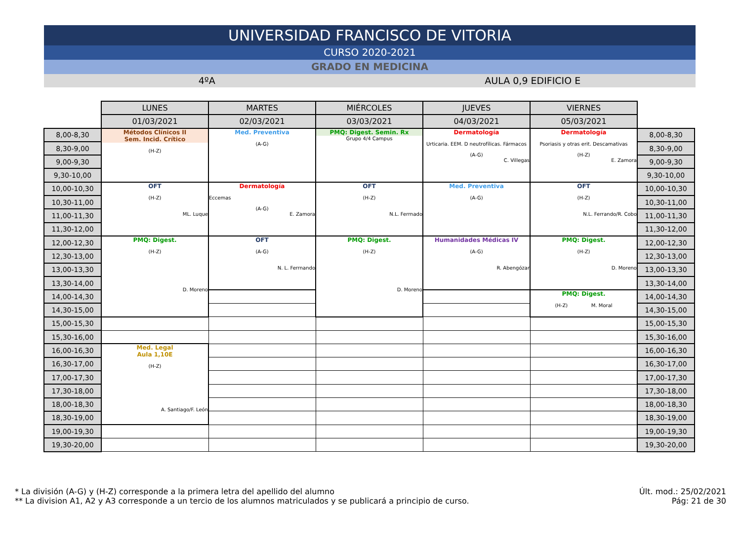UNIVERSIDAD FRANCISCO DE VITORIA
CURSO 2020-2021
GRADO EN MEDICINA
4ºA AULA 0,9 EDIFICIO E
| | LUNES | MARTES | MIÉRCOLES | JUEVES | VIERNES | |
| | 01/03/2021 | 02/03/2021 | 03/03/2021 | 04/03/2021 | 05/03/2021 | |
| 8,00-8,30 | Métodos Clínicos II Sem. Incid. Crítico (H-Z) | Med. Preventiva (A-G) | PMQ: Digest. Semin. Rx Grupo 4/4 Campus | Dermatología Urticaria. EEM. D neutrofílicas. Fármacos (A-G) C. Villegas | Dermatología Psoriasis y otras erit. Descamativas (H-Z) E. Zamora | 8,00-8,30 |
| 8,30-9,00 | | | | | | 8,30-9,00 |
| 9,00-9,30 | | | | | | 9,00-9,30 |
| 9,30-10,00 | | | | | | 9,30-10,00 |
| 10,00-10,30 | OFT (H-Z) ML. Luque | Dermatología Eccemas (A-G) E. Zamora | OFT (H-Z) N.L. Ferrnado | Med. Preventiva (A-G) | OFT (H-Z) N.L. Ferrando/R. Cobo | 10,00-10,30 |
| 10,30-11,00 | | | | | | 10,30-11,00 |
| 11,00-11,30 | | | | | | 11,00-11,30 |
| 11,30-12,00 | | | | | | 11,30-12,00 |
| 12,00-12,30 | PMQ: Digest. (H-Z) D. Moreno | OFT (A-G) N. L. Ferrnando | PMQ: Digest. (H-Z) D. Moreno | Humanidades Médicas IV (A-G) R. Abengózar | PMQ: Digest. (H-Z) D. Moreno | 12,00-12,30 |
| 12,30-13,00 | | | | | | 12,30-13,00 |
| 13,00-13,30 | | | | | | 13,00-13,30 |
| 13,30-14,00 | | | | | | 13,30-14,00 |
| 14,00-14,30 | | | | | PMQ: Digest. (H-Z) M. Moral | 14,00-14,30 |
| 14,30-15,00 | | | | | | 14,30-15,00 |
| 15,00-15,30 | | | | | | 15,00-15,30 |
| 15,30-16,00 | | | | | | 15,30-16,00 |
| 16,00-16,30 | Med. Legal Aula 1,10E (H-Z) A. Santiago/F. León | | | | | 16,00-16,30 |
| 16,30-17,00 | | | | | | 16,30-17,00 |
| 17,00-17,30 | | | | | | 17,00-17,30 |
| 17,30-18,00 | | | | | | 17,30-18,00 |
| 18,00-18,30 | | | | | | 18,00-18,30 |
| 18,30-19,00 | | | | | | 18,30-19,00 |
| 19,00-19,30 | | | | | | 19,00-19,30 |
| 19,30-20,00 | | | | | | 19,30-20,00 |
* La división (A-G) y (H-Z) corresponde a la primera letra del apellido del alumno
** La division A1, A2 y A3 corresponde a un tercio de los alumnos matriculados y se publicará a principio de curso.
Últ. mod.: 25/02/2021
Pág: 21 de 30